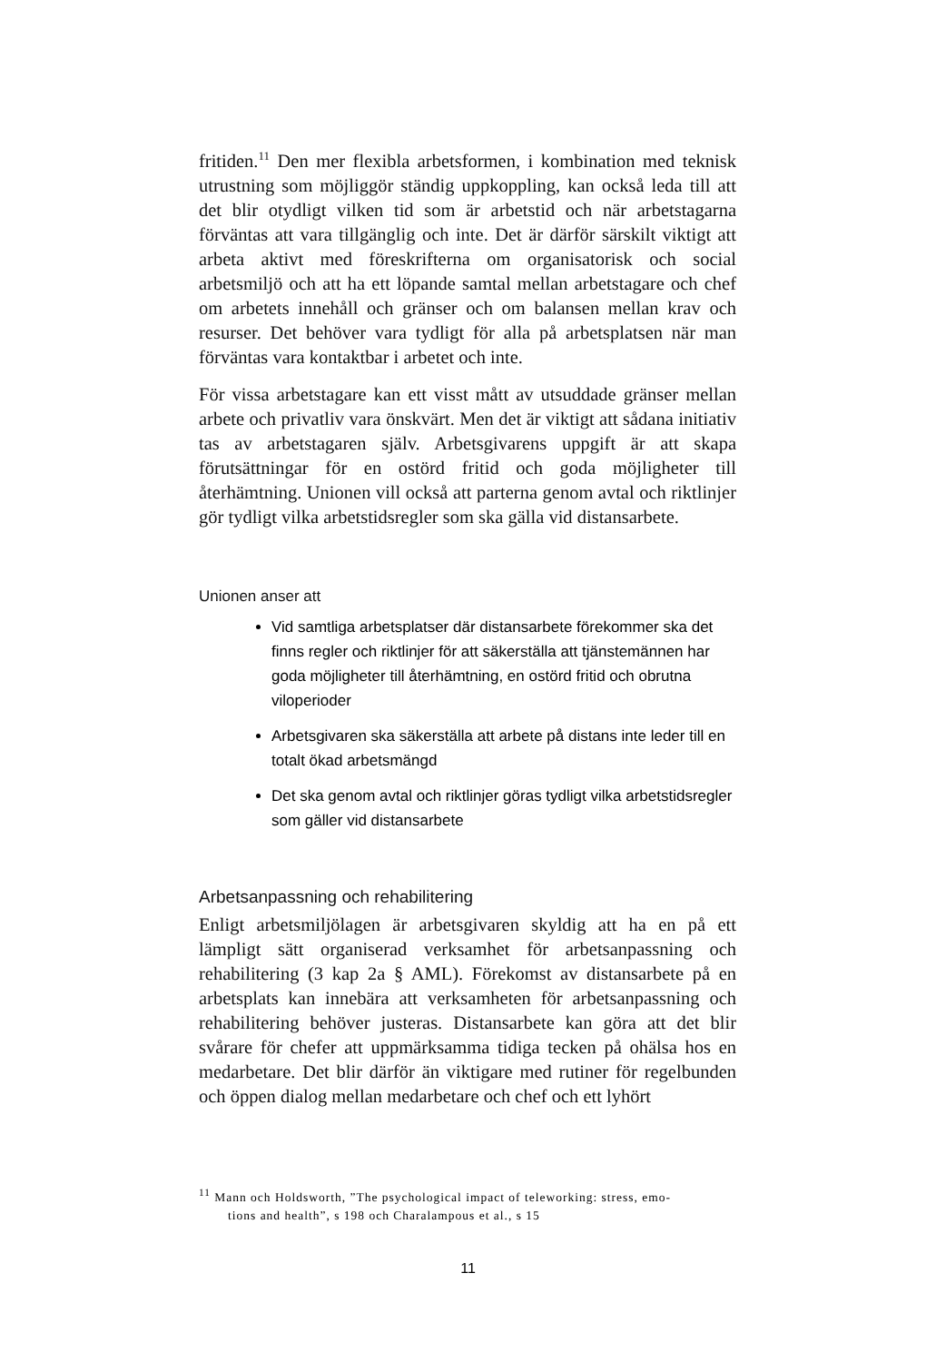fritiden.<sup>11</sup> Den mer flexibla arbetsformen, i kombination med teknisk utrustning som möjliggör ständig uppkoppling, kan också leda till att det blir otydligt vilken tid som är arbetstid och när arbetstagarna förväntas att vara tillgänglig och inte. Det är därför särskilt viktigt att arbeta aktivt med föreskrifterna om organisatorisk och social arbetsmiljö och att ha ett löpande samtal mellan arbetstagare och chef om arbetets innehåll och gränser och om balansen mellan krav och resurser. Det behöver vara tydligt för alla på arbetsplatsen när man förväntas vara kontaktbar i arbetet och inte.
För vissa arbetstagare kan ett visst mått av utsuddade gränser mellan arbete och privatliv vara önskvärt. Men det är viktigt att sådana initiativ tas av arbetstagaren själv. Arbetsgivarens uppgift är att skapa förutsättningar för en ostörd fritid och goda möjligheter till återhämtning. Unionen vill också att parterna genom avtal och riktlinjer gör tydligt vilka arbetstidsregler som ska gälla vid distansarbete.
Unionen anser att
Vid samtliga arbetsplatser där distansarbete förekommer ska det finns regler och riktlinjer för att säkerställa att tjänstemännen har goda möjligheter till återhämtning, en ostörd fritid och obrutna viloperioder
Arbetsgivaren ska säkerställa att arbete på distans inte leder till en totalt ökad arbetsmängd
Det ska genom avtal och riktlinjer göras tydligt vilka arbetstidsregler som gäller vid distansarbete
Arbetsanpassning och rehabilitering
Enligt arbetsmiljölagen är arbetsgivaren skyldig att ha en på ett lämpligt sätt organiserad verksamhet för arbetsanpassning och rehabilitering (3 kap 2a § AML). Förekomst av distansarbete på en arbetsplats kan innebära att verksamheten för arbetsanpassning och rehabilitering behöver justeras. Distansarbete kan göra att det blir svårare för chefer att uppmärksamma tidiga tecken på ohälsa hos en medarbetare. Det blir därför än viktigare med rutiner för regelbunden och öppen dialog mellan medarbetare och chef och ett lyhört
<sup>11</sup> Mann och Holdsworth, ”The psychological impact of teleworking: stress, emo-
tions and health”, s 198 och Charalampous et al., s 15
11